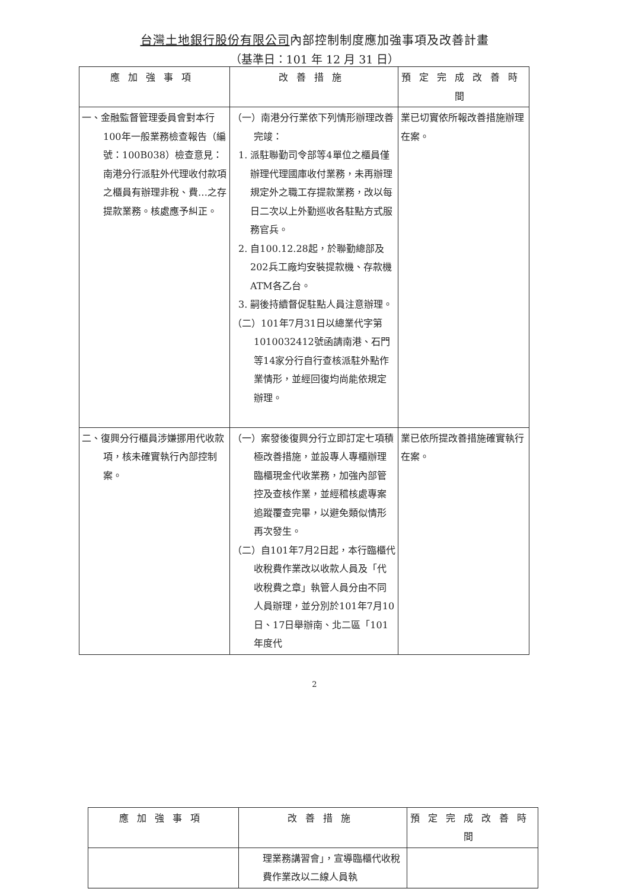台灣土地銀行股份有限公司內部控制制度應加強事項及改善計畫
（基準日：101 年 12 月 31 日）
| 應加強事項 | 改善措施 | 預定完成改善時間 |
| --- | --- | --- |
| 一、金融監督管理委員會對本行100年一般業務檢查報告（編號：100B038）檢查意見：南港分行派駐外代理收付款項之櫃員有辦理非稅、費…之存提款業務。核處應予糾正。 | （一）南港分行業依下列情形辦理改善完竣： 1. 派駐聯勤司令部等4單位之櫃員僅辦理代理國庫收付業務，未再辦理規定外之職工存提款業務，改以每日二次以上外勤巡收各駐點方式服務官兵。 2. 自100.12.28起，於聯勤總部及202兵工廠均安裝提款機、存款機ATM各乙台。 3. 嗣後持續督促駐點人員注意辦理。 （二）101年7月31日以總業代字第1010032412號函請南港、石門等14家分行自行查核派駐外點作業情形，並經回復均尚能依規定辦理。 | 業已切實依所報改善措施辦理在案。 |
| 二、復興分行櫃員涉嫌挪用代收款項，核未確實執行內部控制案。 | （一）案發後復興分行立即訂定七項積極改善措施，並設專人專櫃辦理臨櫃現金代收業務，加強內部管控及查核作業，並經稽核處專案追蹤覆查完畢，以避免類似情形再次發生。 （二）自101年7月2日起，本行臨櫃代收稅費作業改以收款人員及「代收稅費之章」執管人員分由不同人員辦理，並分別於101年7月10日、17日舉辦南、北二區「101年度代 | 業已依所提改善措施確實執行在案。 |
2
| 應加強事項 | 改善措施 | 預定完成改善時間 |
| --- | --- | --- |
| | 理業務講習會」，宣導臨櫃代收稅費作業改以二線人員執 | |